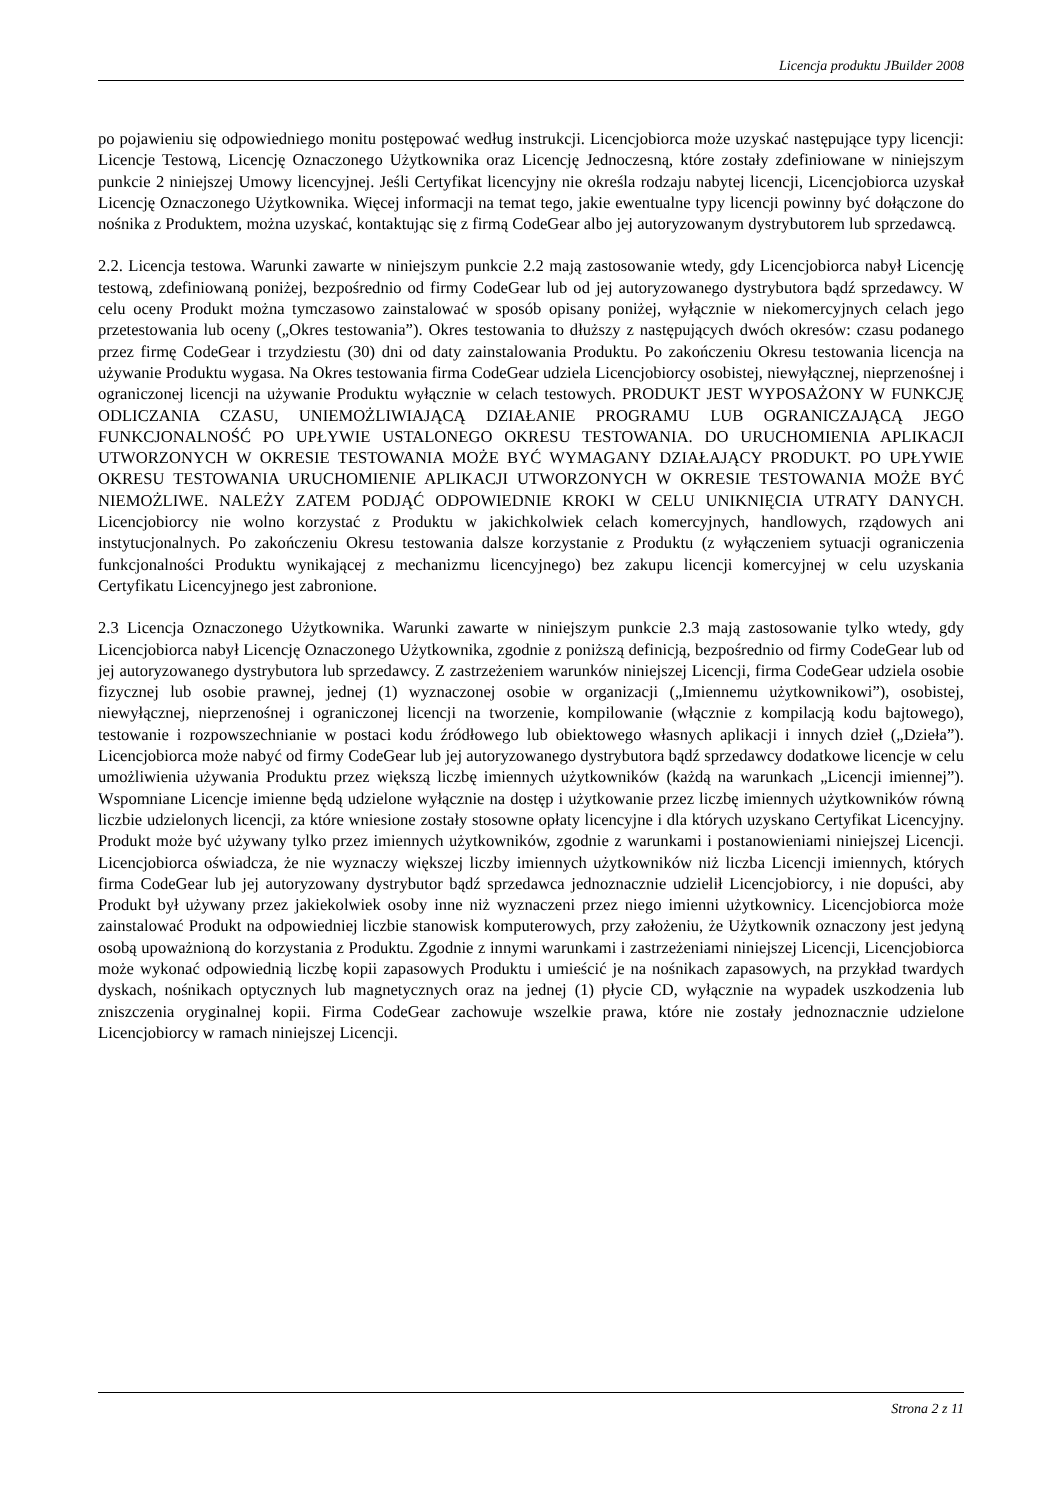Licencja produktu JBuilder 2008
po pojawieniu się odpowiedniego monitu postępować według instrukcji. Licencjobiorca może uzyskać następujące typy licencji: Licencje Testową, Licencję Oznaczonego Użytkownika oraz Licencję Jednoczesną, które zostały zdefiniowane w niniejszym punkcie 2 niniejszej Umowy licencyjnej. Jeśli Certyfikat licencyjny nie określa rodzaju nabytej licencji, Licencjobiorca uzyskał Licencję Oznaczonego Użytkownika. Więcej informacji na temat tego, jakie ewentualne typy licencji powinny być dołączone do nośnika z Produktem, można uzyskać, kontaktując się z firmą CodeGear albo jej autoryzowanym dystrybutorem lub sprzedawcą.
2.2. Licencja testowa. Warunki zawarte w niniejszym punkcie 2.2 mają zastosowanie wtedy, gdy Licencjobiorca nabył Licencję testową, zdefiniowaną poniżej, bezpośrednio od firmy CodeGear lub od jej autoryzowanego dystrybutora bądź sprzedawcy. W celu oceny Produkt można tymczasowo zainstalować w sposób opisany poniżej, wyłącznie w niekomercyjnych celach jego przetestowania lub oceny („Okres testowania”). Okres testowania to dłuższy z następujących dwóch okresów: czasu podanego przez firmę CodeGear i trzydziestu (30) dni od daty zainstalowania Produktu. Po zakończeniu Okresu testowania licencja na używanie Produktu wygasa. Na Okres testowania firma CodeGear udziela Licencjobiorcy osobistej, niewyłącznej, nieprzenośnej i ograniczonej licencji na używanie Produktu wyłącznie w celach testowych. PRODUKT JEST WYPOSAŻONY W FUNKCJĘ ODLICZANIA CZASU, UNIEMOŻLIWIAJĄCĄ DZIAŁANIE PROGRAMU LUB OGRANICZAJĄCĄ JEGO FUNKCJONALNOŚĆ PO UPŁYWIE USTALONEGO OKRESU TESTOWANIA. DO URUCHOMIENIA APLIKACJI UTWORZONYCH W OKRESIE TESTOWANIA MOŻE BYĆ WYMAGANY DZIAŁAJĄCY PRODUKT. PO UPŁYWIE OKRESU TESTOWANIA URUCHOMIENIE APLIKACJI UTWORZONYCH W OKRESIE TESTOWANIA MOŻE BYĆ NIEMOŻLIWE. NALEŻY ZATEM PODJĄĆ ODPOWIEDNIE KROKI W CELU UNIKNIĘCIA UTRATY DANYCH. Licencjobiorcy nie wolno korzystać z Produktu w jakichkolwiek celach komercyjnych, handlowych, rządowych ani instytucjonalnych. Po zakończeniu Okresu testowania dalsze korzystanie z Produktu (z wyłączeniem sytuacji ograniczenia funkcjonalności Produktu wynikającej z mechanizmu licencyjnego) bez zakupu licencji komercyjnej w celu uzyskania Certyfikatu Licencyjnego jest zabronione.
2.3 Licencja Oznaczonego Użytkownika. Warunki zawarte w niniejszym punkcie 2.3 mają zastosowanie tylko wtedy, gdy Licencjobiorca nabył Licencję Oznaczonego Użytkownika, zgodnie z poniższą definicją, bezpośrednio od firmy CodeGear lub od jej autoryzowanego dystrybutora lub sprzedawcy. Z zastrzeżeniem warunków niniejszej Licencji, firma CodeGear udziela osobie fizycznej lub osobie prawnej, jednej (1) wyznaczonej osobie w organizacji („Imiennemu użytkownikowi”), osobistej, niewyłącznej, nieprzenośnej i ograniczonej licencji na tworzenie, kompilowanie (włącznie z kompilacją kodu bajtowego), testowanie i rozpowszechnianie w postaci kodu źródłowego lub obiektowego własnych aplikacji i innych dzieł („Dzieła”). Licencjobiorca może nabyć od firmy CodeGear lub jej autoryzowanego dystrybutora bądź sprzedawcy dodatkowe licencje w celu umożliwienia używania Produktu przez większą liczbę imiennych użytkowników (każdą na warunkach „Licencji imiennej”). Wspomniane Licencje imienne będą udzielone wyłącznie na dostęp i użytkowanie przez liczbę imiennych użytkowników równą liczbie udzielonych licencji, za które wniesione zostały stosowne opłaty licencyjne i dla których uzyskano Certyfikat Licencyjny. Produkt może być używany tylko przez imiennych użytkowników, zgodnie z warunkami i postanowieniami niniejszej Licencji. Licencjobiorca oświadcza, że nie wyznaczy większej liczby imiennych użytkowników niż liczba Licencji imiennych, których firma CodeGear lub jej autoryzowany dystrybutor bądź sprzedawca jednoznacznie udzielił Licencjobiorcy, i nie dopuści, aby Produkt był używany przez jakiekolwiek osoby inne niż wyznaczeni przez niego imienni użytkownicy. Licencjobiorca może zainstalować Produkt na odpowiedniej liczbie stanowisk komputerowych, przy założeniu, że Użytkownik oznaczony jest jedyną osobą upoważnioną do korzystania z Produktu. Zgodnie z innymi warunkami i zastrzeżeniami niniejszej Licencji, Licencjobiorca może wykonać odpowiednią liczbę kopii zapasowych Produktu i umieścić je na nośnikach zapasowych, na przykład twardych dyskach, nośnikach optycznych lub magnetycznych oraz na jednej (1) płycie CD, wyłącznie na wypadek uszkodzenia lub zniszczenia oryginalnej kopii. Firma CodeGear zachowuje wszelkie prawa, które nie zostały jednoznacznie udzielone Licencjobiorcy w ramach niniejszej Licencji.
Strona 2 z 11